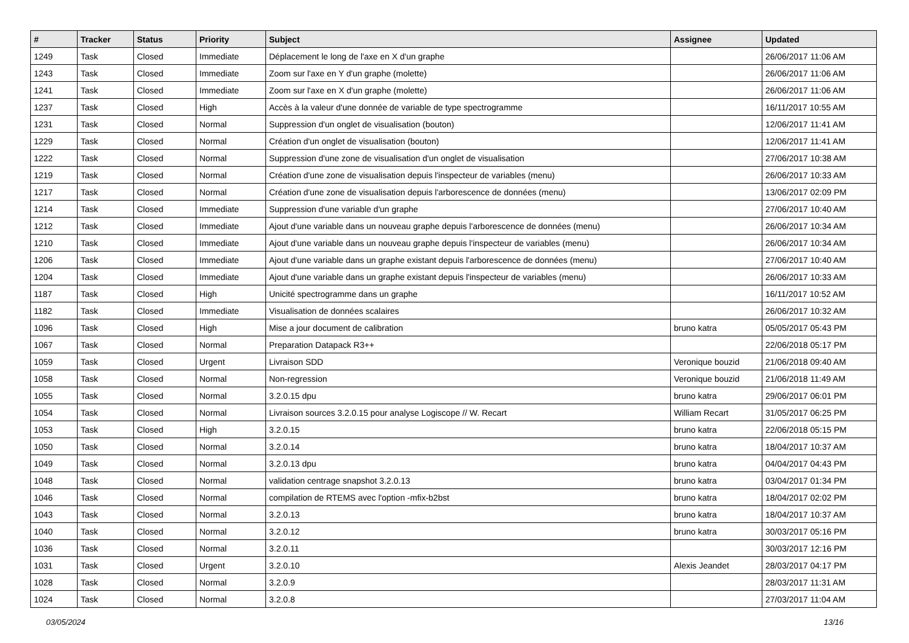| # | Tracker | Status | Priority | Subject | Assignee | Updated |
| --- | --- | --- | --- | --- | --- | --- |
| 1249 | Task | Closed | Immediate | Déplacement le long de l'axe en X d'un graphe | | 26/06/2017 11:06 AM |
| 1243 | Task | Closed | Immediate | Zoom sur l'axe en Y d'un graphe (molette) | | 26/06/2017 11:06 AM |
| 1241 | Task | Closed | Immediate | Zoom sur l'axe en X d'un graphe (molette) | | 26/06/2017 11:06 AM |
| 1237 | Task | Closed | High | Accès à la valeur d'une donnée de variable de type spectrogramme | | 16/11/2017 10:55 AM |
| 1231 | Task | Closed | Normal | Suppression d'un onglet de visualisation (bouton) | | 12/06/2017 11:41 AM |
| 1229 | Task | Closed | Normal | Création d'un onglet de visualisation (bouton) | | 12/06/2017 11:41 AM |
| 1222 | Task | Closed | Normal | Suppression d'une zone de visualisation d'un onglet de visualisation | | 27/06/2017 10:38 AM |
| 1219 | Task | Closed | Normal | Création d'une zone de visualisation depuis l'inspecteur de variables (menu) | | 26/06/2017 10:33 AM |
| 1217 | Task | Closed | Normal | Création d'une zone de visualisation depuis l'arborescence de données (menu) | | 13/06/2017 02:09 PM |
| 1214 | Task | Closed | Immediate | Suppression d'une variable d'un graphe | | 27/06/2017 10:40 AM |
| 1212 | Task | Closed | Immediate | Ajout d'une variable dans un nouveau graphe depuis l'arborescence de données (menu) | | 26/06/2017 10:34 AM |
| 1210 | Task | Closed | Immediate | Ajout d'une variable dans un nouveau graphe depuis l'inspecteur de variables (menu) | | 26/06/2017 10:34 AM |
| 1206 | Task | Closed | Immediate | Ajout d'une variable dans un graphe existant depuis l'arborescence de données (menu) | | 27/06/2017 10:40 AM |
| 1204 | Task | Closed | Immediate | Ajout d'une variable dans un graphe existant depuis l'inspecteur de variables (menu) | | 26/06/2017 10:33 AM |
| 1187 | Task | Closed | High | Unicité spectrogramme dans un graphe | | 16/11/2017 10:52 AM |
| 1182 | Task | Closed | Immediate | Visualisation de données scalaires | | 26/06/2017 10:32 AM |
| 1096 | Task | Closed | High | Mise a jour document de calibration | bruno katra | 05/05/2017 05:43 PM |
| 1067 | Task | Closed | Normal | Preparation Datapack R3++ | | 22/06/2018 05:17 PM |
| 1059 | Task | Closed | Urgent | Livraison SDD | Veronique bouzid | 21/06/2018 09:40 AM |
| 1058 | Task | Closed | Normal | Non-regression | Veronique bouzid | 21/06/2018 11:49 AM |
| 1055 | Task | Closed | Normal | 3.2.0.15 dpu | bruno katra | 29/06/2017 06:01 PM |
| 1054 | Task | Closed | Normal | Livraison sources 3.2.0.15 pour analyse Logiscope // W. Recart | William Recart | 31/05/2017 06:25 PM |
| 1053 | Task | Closed | High | 3.2.0.15 | bruno katra | 22/06/2018 05:15 PM |
| 1050 | Task | Closed | Normal | 3.2.0.14 | bruno katra | 18/04/2017 10:37 AM |
| 1049 | Task | Closed | Normal | 3.2.0.13 dpu | bruno katra | 04/04/2017 04:43 PM |
| 1048 | Task | Closed | Normal | validation centrage snapshot 3.2.0.13 | bruno katra | 03/04/2017 01:34 PM |
| 1046 | Task | Closed | Normal | compilation de RTEMS avec l'option -mfix-b2bst | bruno katra | 18/04/2017 02:02 PM |
| 1043 | Task | Closed | Normal | 3.2.0.13 | bruno katra | 18/04/2017 10:37 AM |
| 1040 | Task | Closed | Normal | 3.2.0.12 | bruno katra | 30/03/2017 05:16 PM |
| 1036 | Task | Closed | Normal | 3.2.0.11 | | 30/03/2017 12:16 PM |
| 1031 | Task | Closed | Urgent | 3.2.0.10 | Alexis Jeandet | 28/03/2017 04:17 PM |
| 1028 | Task | Closed | Normal | 3.2.0.9 | | 28/03/2017 11:31 AM |
| 1024 | Task | Closed | Normal | 3.2.0.8 | | 27/03/2017 11:04 AM |
03/05/2024 13/16